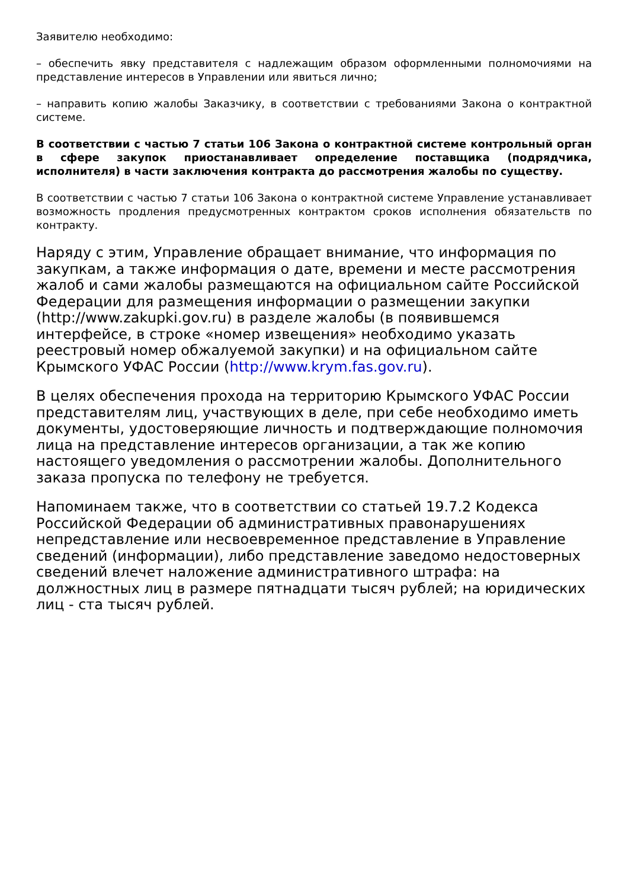Заявителю необходимо:
– обеспечить явку представителя с надлежащим образом оформленными полномочиями на представление интересов в Управлении или явиться лично;
– направить копию жалобы Заказчику, в соответствии с требованиями Закона о контрактной системе.
В соответствии с частью 7 статьи 106 Закона о контрактной системе контрольный орган в сфере закупок приостанавливает определение поставщика (подрядчика, исполнителя) в части заключения контракта до рассмотрения жалобы по существу.
В соответствии с частью 7 статьи 106 Закона о контрактной системе Управление устанавливает возможность продления предусмотренных контрактом сроков исполнения обязательств по контракту.
Наряду с этим, Управление обращает внимание, что информация по закупкам, а также информация о дате, времени и месте рассмотрения жалоб и сами жалобы размещаются на официальном сайте Российской Федерации для размещения информации о размещении закупки (http://www.zakupki.gov.ru) в разделе жалобы (в появившемся интерфейсе, в строке «номер извещения» необходимо указать реестровый номер обжалуемой закупки) и на официальном сайте Крымского УФАС России (http://www.krym.fas.gov.ru).
В целях обеспечения прохода на территорию Крымского УФАС России представителям лиц, участвующих в деле, при себе необходимо иметь документы, удостоверяющие личность и подтверждающие полномочия лица на представление интересов организации, а так же копию настоящего уведомления о рассмотрении жалобы. Дополнительного заказа пропуска по телефону не требуется.
Напоминаем также, что в соответствии со статьей 19.7.2 Кодекса Российской Федерации об административных правонарушениях непредставление или несвоевременное представление в Управление сведений (информации), либо представление заведомо недостоверных сведений влечет наложение административного штрафа: на должностных лиц в размере пятнадцати тысяч рублей; на юридических лиц - ста тысяч рублей.